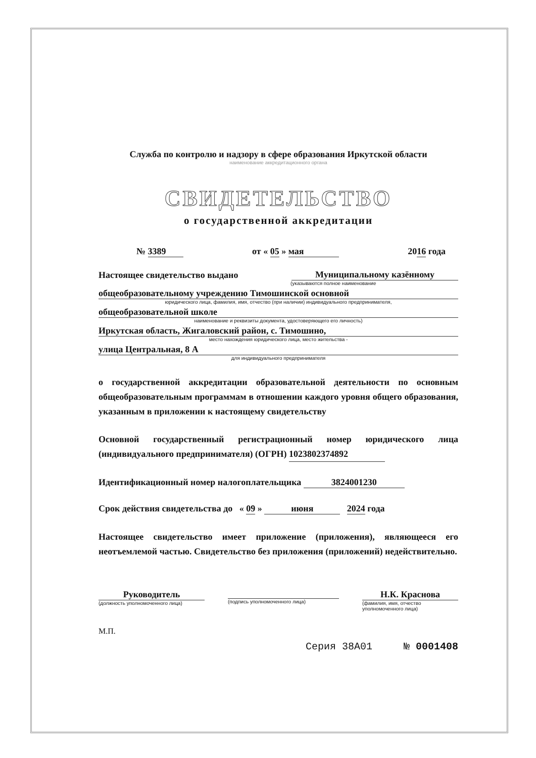Служба по контролю и надзору в сфере образования Иркутской области
наименование аккредитационного органа
СВИДЕТЕЛЬСТВО
о государственной аккредитации
№ 3389 от « 05 » мая 2016 года
Настоящее свидетельство выдано Муниципальному казённому
(указываются полное наименование
общеобразовательному учреждению Тимошинской основной
юридического лица, фамилия, имя, отчество (при наличии) индивидуального предпринимателя,
общеобразовательной школе
наименование и реквизиты документа, удостоверяющего его личность)
Иркутская область, Жигаловский район, с. Тимошино,
место нахождения юридического лица, место жительства -
улица Центральная, 8 А
для индивидуального предпринимателя
о государственной аккредитации образовательной деятельности по основным общеобразовательным программам в отношении каждого уровня общего образования, указанным в приложении к настоящему свидетельству
Основной государственный регистрационный номер юридического лица (индивидуального предпринимателя) (ОГРН) 1023802374892
Идентификационный номер налогоплательщика 3824001230
Срок действия свидетельства до « 09 » июня 2024 года
Настоящее свидетельство имеет приложение (приложения), являющееся его неотъемлемой частью. Свидетельство без приложения (приложений) недействительно.
Руководитель
(должность уполномоченного лица)
(подпись уполномоченного лица)
Н.К. Краснова
(фамилия, имя, отчество
уполномоченного лица)
М.П.
Серия 38А01 № 0001408